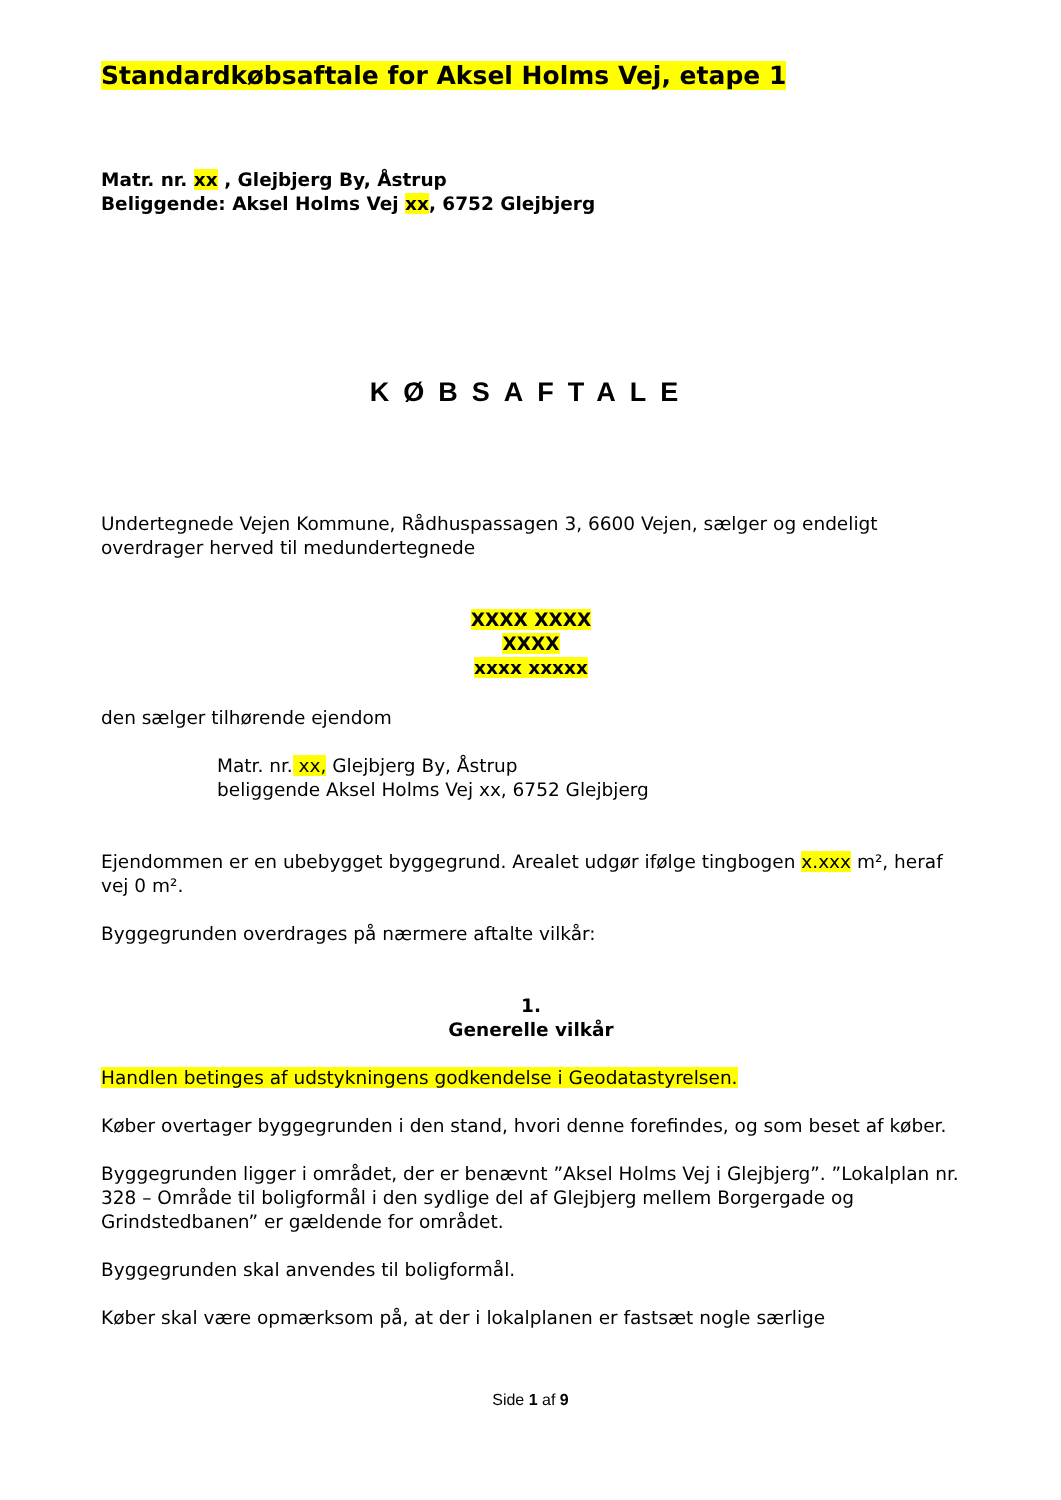Standardkøbsaftale for Aksel Holms Vej, etape 1
Matr. nr. xx , Glejbjerg By, Åstrup
Beliggende: Aksel Holms Vej xx, 6752 Glejbjerg
KØBSAFTALE
Undertegnede Vejen Kommune, Rådhuspassagen 3, 6600 Vejen, sælger og endeligt overdrager herved til medundertegnede
XXXX XXXX
XXXX
xxxx xxxxx
den sælger tilhørende ejendom
Matr. nr. xx, Glejbjerg By, Åstrup
beliggende Aksel Holms Vej xx, 6752 Glejbjerg
Ejendommen er en ubebygget byggegrund. Arealet udgør ifølge tingbogen x.xxx m², heraf vej 0 m².
Byggegrunden overdrages på nærmere aftalte vilkår:
1.
Generelle vilkår
Handlen betinges af udstykningens godkendelse i Geodatastyrelsen.
Køber overtager byggegrunden i den stand, hvori denne forefindes, og som beset af køber.
Byggegrunden ligger i området, der er benævnt ”Aksel Holms Vej i Glejbjerg”. ”Lokalplan nr. 328 – Område til boligformål i den sydlige del af Glejbjerg mellem Borgergade og Grindstedbanen” er gældende for området.
Byggegrunden skal anvendes til boligformål.
Køber skal være opmærksom på, at der i lokalplanen er fastsæt nogle særlige
Side 1 af 9